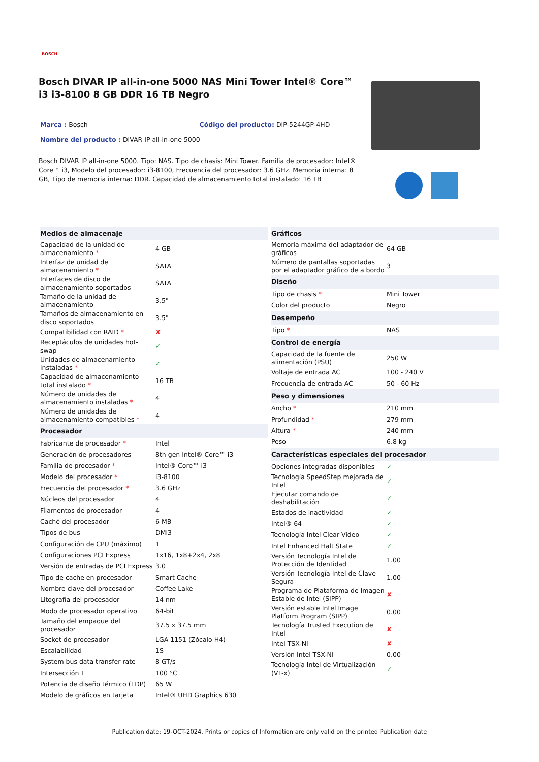BOSCH
Bosch DIVAR IP all-in-one 5000 NAS Mini Tower Intel® Core™ i3 i3-8100 8 GB DDR 16 TB Negro
Marca : Bosch Código del producto: DIP-5244GP-4HD
Nombre del producto : DIVAR IP all-in-one 5000
Bosch DIVAR IP all-in-one 5000. Tipo: NAS. Tipo de chasis: Mini Tower. Familia de procesador: Intel® Core™ i3, Modelo del procesador: i3-8100, Frecuencia del procesador: 3.6 GHz. Memoria interna: 8 GB, Tipo de memoria interna: DDR. Capacidad de almacenamiento total instalado: 16 TB
| Medios de almacenaje | |
| --- | --- |
| Capacidad de la unidad de almacenamiento * | 4 GB |
| Interfaz de unidad de almacenamiento * | SATA |
| Interfaces de disco de almacenamiento soportados | SATA |
| Tamaño de la unidad de almacenamiento | 3.5" |
| Tamaños de almacenamiento en disco soportados | 3.5" |
| Compatibilidad con RAID * | ✘ |
| Receptáculos de unidades hot-swap | ✓ |
| Unidades de almacenamiento instaladas * | ✓ |
| Capacidad de almacenamiento total instalado * | 16 TB |
| Número de unidades de almacenamiento instaladas * | 4 |
| Número de unidades de almacenamiento compatibles * | 4 |
| Procesador | |
| Fabricante de procesador * | Intel |
| Generación de procesadores | 8th gen Intel® Core™ i3 |
| Familia de procesador * | Intel® Core™ i3 |
| Modelo del procesador * | i3-8100 |
| Frecuencia del procesador * | 3.6 GHz |
| Núcleos del procesador | 4 |
| Filamentos de procesador | 4 |
| Caché del procesador | 6 MB |
| Tipos de bus | DMI3 |
| Configuración de CPU (máximo) | 1 |
| Configuraciones PCI Express | 1x16, 1x8+2x4, 2x8 |
| Versión de entradas de PCI Express | 3.0 |
| Tipo de cache en procesador | Smart Cache |
| Nombre clave del procesador | Coffee Lake |
| Litografía del procesador | 14 nm |
| Modo de procesador operativo | 64-bit |
| Tamaño del empaque del procesador | 37.5 x 37.5 mm |
| Socket de procesador | LGA 1151 (Zócalo H4) |
| Escalabilidad | 1S |
| System bus data transfer rate | 8 GT/s |
| Intersección T | 100 °C |
| Potencia de diseño térmico (TDP) | 65 W |
| Modelo de gráficos en tarjeta | Intel® UHD Graphics 630 |
| Gráficos | |
| --- | --- |
| Memoria máxima del adaptador de gráficos | 64 GB |
| Número de pantallas soportadas por el adaptador gráfico de a bordo | 3 |
| Diseño | |
| Tipo de chasis * | Mini Tower |
| Color del producto | Negro |
| Desempeño | |
| Tipo * | NAS |
| Control de energía | |
| Capacidad de la fuente de alimentación (PSU) | 250 W |
| Voltaje de entrada AC | 100 - 240 V |
| Frecuencia de entrada AC | 50 - 60 Hz |
| Peso y dimensiones | |
| Ancho * | 210 mm |
| Profundidad * | 279 mm |
| Altura * | 240 mm |
| Peso | 6.8 kg |
| Características especiales del procesador | |
| Opciones integradas disponibles | ✓ |
| Tecnología SpeedStep mejorada de Intel | ✓ |
| Ejecutar comando de deshabilitación | ✓ |
| Estados de inactividad | ✓ |
| Intel® 64 | ✓ |
| Tecnología Intel Clear Video | ✓ |
| Intel Enhanced Halt State | ✓ |
| Versión Tecnología Intel de Protección de Identidad | 1.00 |
| Versión Tecnología Intel de Clave Segura | 1.00 |
| Programa de Plataforma de Imagen Estable de Intel (SIPP) | ✘ |
| Versión estable Intel Image Platform Program (SIPP) | 0.00 |
| Tecnología Trusted Execution de Intel | ✘ |
| Intel TSX-NI | ✘ |
| Versión Intel TSX-NI | 0.00 |
| Tecnología Intel de Virtualización (VT-x) | ✓ |
Publication date: 19-OCT-2024. Prints or copies of Information are only valid on the printed Publication date